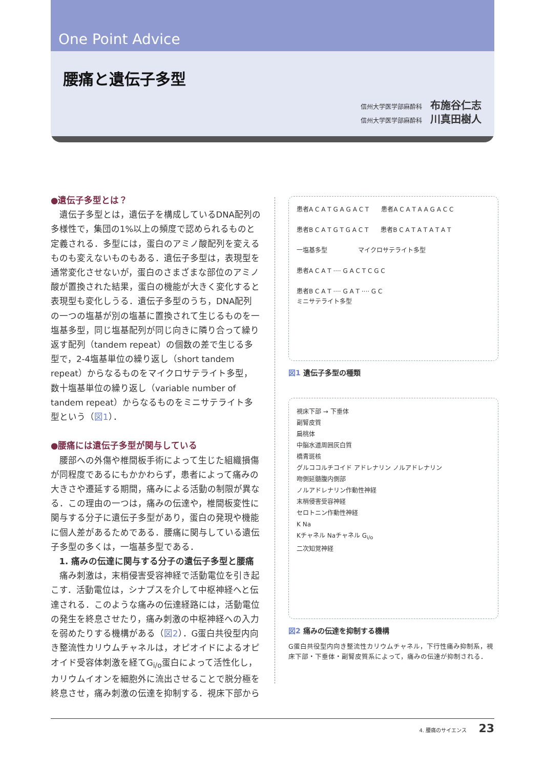One Point Advice
腰痛と遺伝子多型
信州大学医学部麻酔科 布施谷仁志
信州大学医学部麻酔科 川真田樹人
●遺伝子多型とは？
遺伝子多型とは，遺伝子を構成しているDNA配列の多様性で，集団の1%以上の頻度で認められるものと定義される．多型には，蛋白のアミノ酸配列を変えるものも変えないものもある．遺伝子多型は，表現型を通常変化させないが，蛋白のさまざまな部位のアミノ酸が置換された結果，蛋白の機能が大きく変化すると表現型も変化しうる．遺伝子多型のうち，DNA配列の一つの塩基が別の塩基に置換されて生じるものを一塩基多型，同じ塩基配列が同じ向きに隣り合って繰り返す配列（tandem repeat）の個数の差で生じる多型で，2-4塩基単位の繰り返し（short tandem repeat）からなるものをマイクロサテライト多型，数十塩基単位の繰り返し（variable number of tandem repeat）からなるものをミニサテライト多型という（図1）．
●腰痛には遺伝子多型が関与している
腰部への外傷や椎間板手術によって生じた組織損傷が同程度であるにもかかわらず，患者によって痛みの大きさや遷延する期間，痛みによる活動の制限が異なる．この理由の一つは，痛みの伝達や，椎間板変性に関与する分子に遺伝子多型があり，蛋白の発現や機能に個人差があるためである．腰痛に関与している遺伝子多型の多くは，一塩基多型である．
1. 痛みの伝達に関与する分子の遺伝子多型と腰痛
痛み刺激は，末梢侵害受容神経で活動電位を引き起こす．活動電位は，シナプスを介して中枢神経へと伝達される．このような痛みの伝達経路には，活動電位の発生を終息させたり，痛み刺激の中枢神経への入力を弱めたりする機構がある（図2）．G蛋白共役型内向き整流性カリウムチャネルは，オピオイドによるオピオイド受容体刺激を経てG<sub>i/o</sub>蛋白によって活性化し，カリウムイオンを細胞外に流出させることで脱分極を終息させ，痛み刺激の伝達を抑制する．視床下部から
患者A C A T G A G A C T　　患者A C A T A A G A C C
患者B C A T G T G A C T　　患者B C A T A T A T A T
一塩基多型　　　　　マイクロサテライト多型
患者A C A T ···· G A C T C G C
患者B C A T ···· G A T ···· G C
ミニサテライト多型
図1 遺伝子多型の種類
視床下部 → 下垂体
副腎皮質
扁桃体
中脳水道周囲灰白質
橋青斑核
グルココルチコイド アドレナリン ノルアドレナリン
吻側延髄腹内側部
ノルアドレナリン作動性神経
末梢侵害受容神経
セロトニン作動性神経
K Na
Kチャネル Naチャネル G<sub>i/o</sub>
二次知覚神経
図2 痛みの伝達を抑制する機構
G蛋白共役型内向き整流性カリウムチャネル，下行性痛み抑制系，視床下部・下垂体・副腎皮質系によって，痛みの伝達が抑制される．
4. 腰痛のサイエンス 23